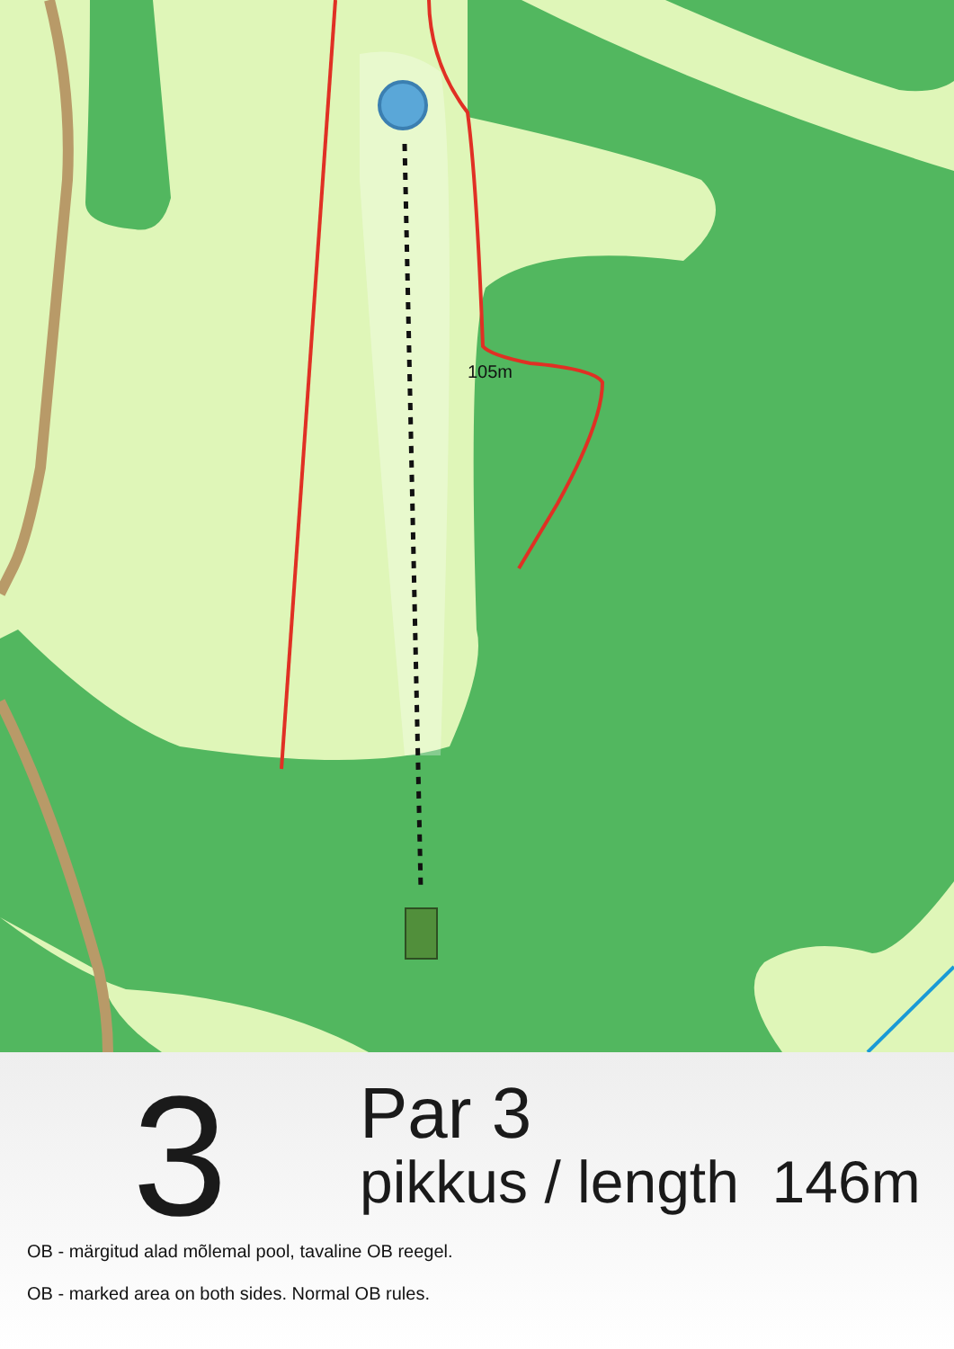105m
3
Par 3
pikkus / length 146m
OB - märgitud alad mõlemal pool, tavaline OB reegel.
OB - marked area on both sides. Normal OB rules.